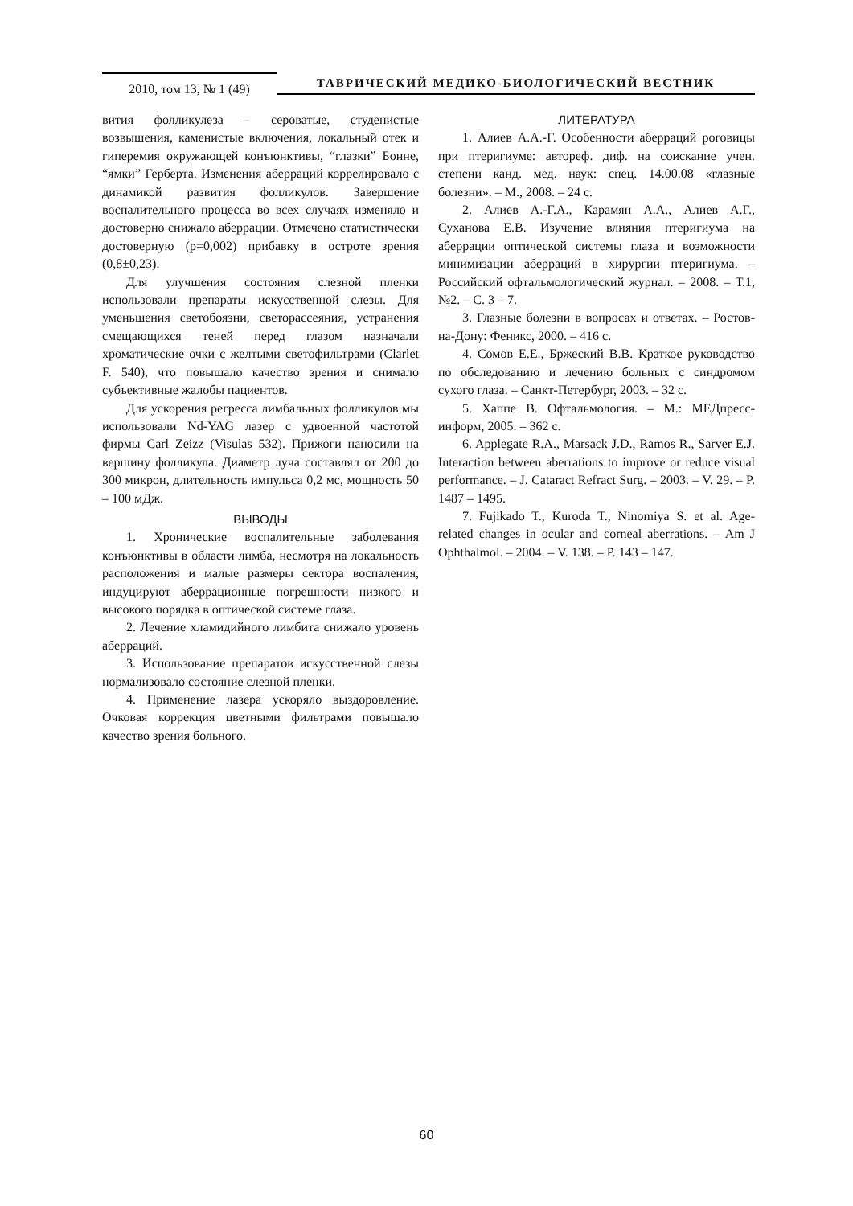2010, том 13, № 1 (49)
ТАВРИЧЕСКИЙ МЕДИКО-БИОЛОГИЧЕСКИЙ ВЕСТНИК
вития фолликулеза – сероватые, студенистые возвышения, каменистые включения, локальный отек и гиперемия окружающей конъюнктивы, “глазки” Бонне, “ямки” Герберта. Изменения аберраций коррелировало с динамикой развития фолликулов. Завершение воспалительного процесса во всех случаях изменяло и достоверно снижало аберрации. Отмечено статистически достоверную (p=0,002) прибавку в остроте зрения (0,8±0,23).
Для улучшения состояния слезной пленки использовали препараты искусственной слезы. Для уменьшения светобоязни, светорассеяния, устранения смещающихся теней перед глазом назначали хроматические очки с желтыми светофильтрами (Clarlet F. 540), что повышало качество зрения и снимало субъективные жалобы пациентов.
Для ускорения регресса лимбальных фолликулов мы использовали Nd-YAG лазер с удвоенной частотой фирмы Carl Zeizz (Visulas 532). Прижоги наносили на вершину фолликула. Диаметр луча составлял от 200 до 300 микрон, длительность импульса 0,2 мс, мощность 50 – 100 мДж.
ВЫВОДЫ
1. Хронические воспалительные заболевания конъюнктивы в области лимба, несмотря на локальность расположения и малые размеры сектора воспаления, индуцируют аберрационные погрешности низкого и высокого порядка в оптической системе глаза.
2. Лечение хламидийного лимбита снижало уровень аберраций.
3. Использование препаратов искусственной слезы нормализовало состояние слезной пленки.
4. Применение лазера ускоряло выздоровление. Очковая коррекция цветными фильтрами повышало качество зрения больного.
ЛИТЕРАТУРА
1. Алиев А.А.-Г. Особенности аберраций роговицы при птеригиуме: автореф. диф. на соискание учен. степени канд. мед. наук: спец. 14.00.08 «глазные болезни». – М., 2008. – 24 с.
2. Алиев А.-Г.А., Карамян А.А., Алиев А.Г., Суханова Е.В. Изучение влияния птеригиума на аберрации оптической системы глаза и возможности минимизации аберраций в хирургии птеригиума. – Российский офтальмологический журнал. – 2008. – Т.1, №2. – С. 3 – 7.
3. Глазные болезни в вопросах и ответах. – Ростов-на-Дону: Феникс, 2000. – 416 с.
4. Сомов Е.Е., Бржеский В.В. Краткое руководство по обследованию и лечению больных с синдромом сухого глаза. – Санкт-Петербург, 2003. – 32 с.
5. Хаппе В. Офтальмология. – М.: МЕДпресс-информ, 2005. – 362 с.
6. Applegate R.A., Marsack J.D., Ramos R., Sarver E.J. Interaction between aberrations to improve or reduce visual performance. – J. Cataract Refract Surg. – 2003. – V. 29. – P. 1487 – 1495.
7. Fujikado T., Kuroda T., Ninomiya S. et al. Age-related changes in ocular and corneal aberrations. – Am J Ophthalmol. – 2004. – V. 138. – P. 143 – 147.
60